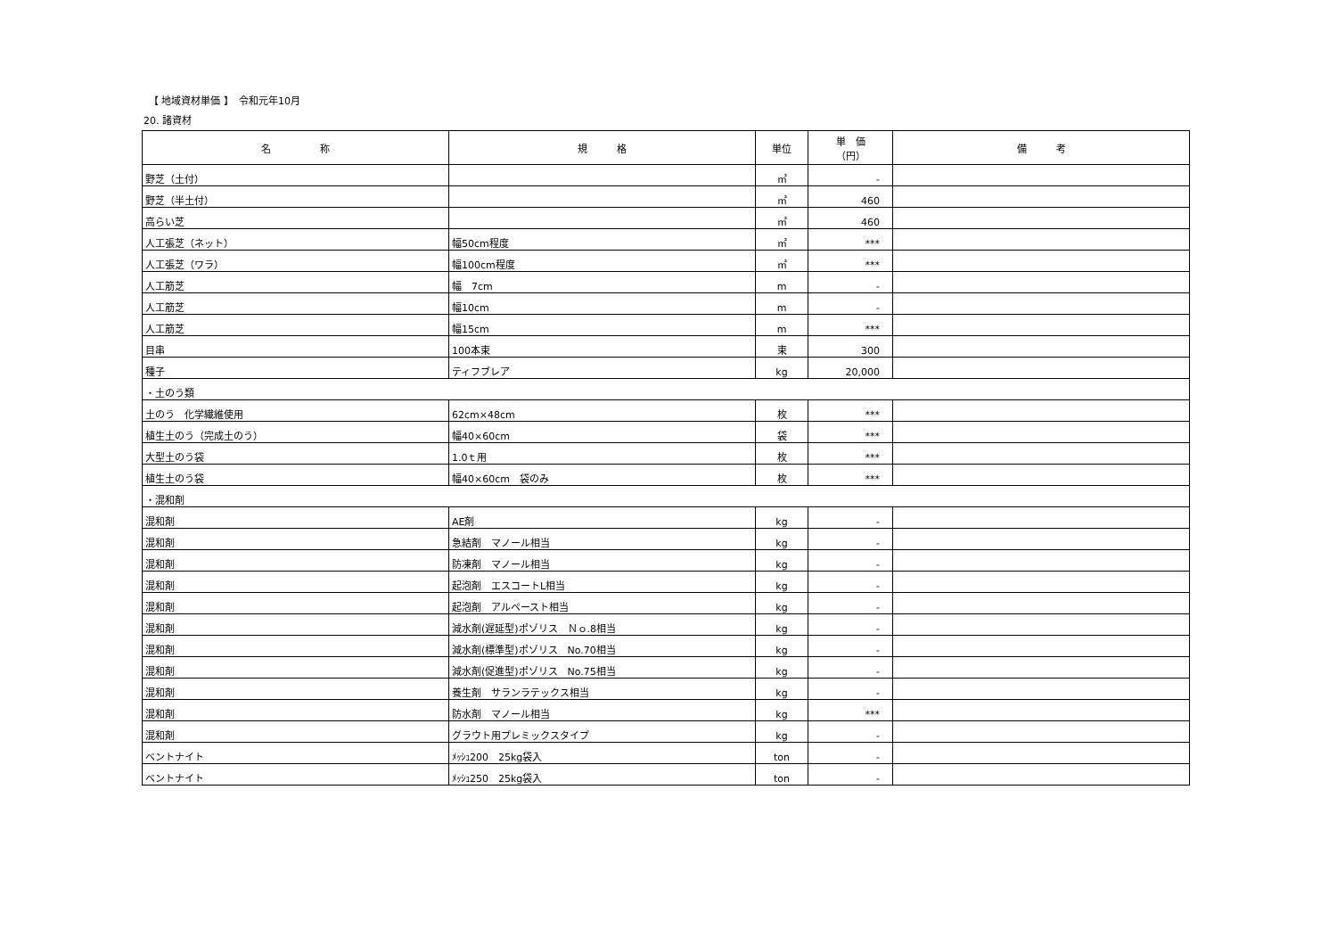【 地域資材単価 】　令和元年10月
20. 諸資材
| 名 称 | 規 格 | 単位 | 単 価 （円） | 備 考 |
| --- | --- | --- | --- | --- |
| 野芝（土付） | | ㎡ | - | |
| 野芝（半土付） | | ㎡ | 460 | |
| 高らい芝 | | ㎡ | 460 | |
| 人工張芝（ネット） | 幅50cm程度 | ㎡ | *** | |
| 人工張芝（ワラ） | 幅100cm程度 | ㎡ | *** | |
| 人工筋芝 | 幅 7cm | m | - | |
| 人工筋芝 | 幅10cm | m | - | |
| 人工筋芝 | 幅15cm | m | *** | |
| 目串 | 100本束 | 束 | 300 | |
| 種子 | ティフブレア | kg | 20,000 | |
| ・土のう類 | | | | |
| 土のう 化学繊維使用 | 62cm×48cm | 枚 | *** | |
| 植生土のう（完成土のう） | 幅40×60cm | 袋 | *** | |
| 大型土のう袋 | 1.0ｔ用 | 枚 | *** | |
| 植生土のう袋 | 幅40×60cm 袋のみ | 枚 | *** | |
| ・混和剤 | | | | |
| 混和剤 | AE剤 | kg | - | |
| 混和剤 | 急結剤 マノール相当 | kg | - | |
| 混和剤 | 防凍剤 マノール相当 | kg | - | |
| 混和剤 | 起泡剤 エスコートL相当 | kg | - | |
| 混和剤 | 起泡剤 アルペースト相当 | kg | - | |
| 混和剤 | 減水剤(遅延型)ポゾリス Ｎｏ.8相当 | kg | - | |
| 混和剤 | 減水剤(標準型)ポゾリス No.70相当 | kg | - | |
| 混和剤 | 減水剤(促進型)ポゾリス No.75相当 | kg | - | |
| 混和剤 | 養生剤 サランラテックス相当 | kg | - | |
| 混和剤 | 防水剤 マノール相当 | kg | *** | |
| 混和剤 | グラウト用プレミックスタイプ | kg | - | |
| ベントナイト | ﾒｯｼｭ200 25kg袋入 | ton | - | |
| ベントナイト | ﾒｯｼｭ250 25kg袋入 | ton | - | |